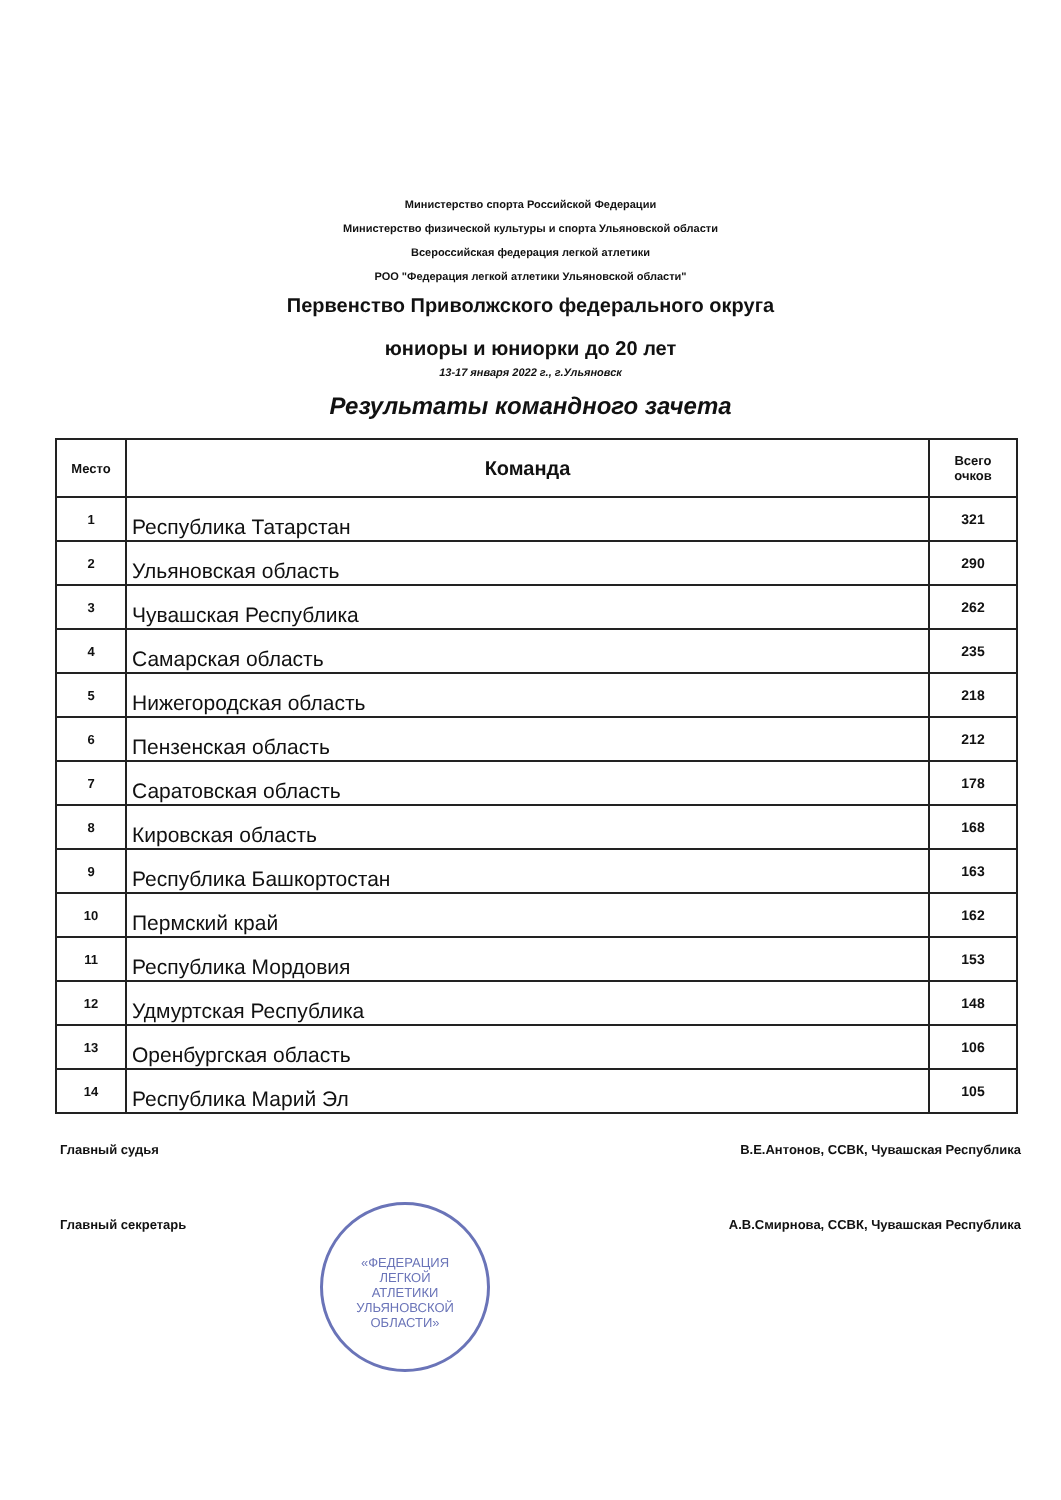Министерство спорта Российской Федерации
Министерство физической культуры и спорта Ульяновской области
Всероссийская федерация легкой атлетики
РОО "Федерация легкой атлетики Ульяновской области"
Первенство Приволжского федерального округа
юниоры и юниорки до 20 лет
13-17 января 2022 г., г.Ульяновск
Результаты командного зачета
| Место | Команда | Всего очков |
| --- | --- | --- |
| 1 | Республика Татарстан | 321 |
| 2 | Ульяновская область | 290 |
| 3 | Чувашская Республика | 262 |
| 4 | Самарская область | 235 |
| 5 | Нижегородская область | 218 |
| 6 | Пензенская область | 212 |
| 7 | Саратовская область | 178 |
| 8 | Кировская область | 168 |
| 9 | Республика Башкортостан | 163 |
| 10 | Пермский край | 162 |
| 11 | Республика Мордовия | 153 |
| 12 | Удмуртская Республика | 148 |
| 13 | Оренбургская область | 106 |
| 14 | Республика Марий Эл | 105 |
Главный судья В.Е.Антонов, ССВК, Чувашская Республика
Главный секретарь А.В.Смирнова, ССВК, Чувашская Республика
«ФЕДЕРАЦИЯ
ЛЕГКОЙ
АТЛЕТИКИ
УЛЬЯНОВСКОЙ
ОБЛАСТИ»